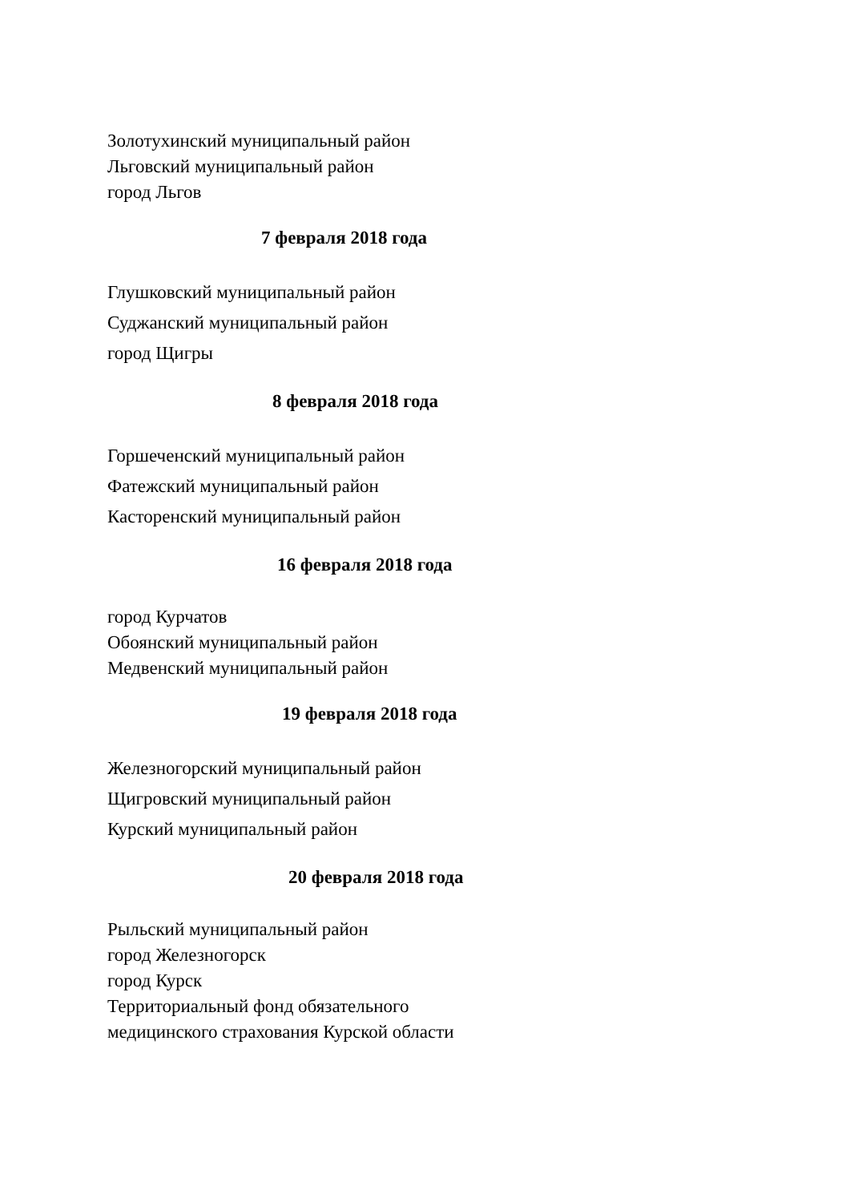Золотухинский муниципальный район
Льговский муниципальный район
город Льгов
7 февраля 2018 года
Глушковский муниципальный район
Суджанский муниципальный район
город Щигры
8 февраля 2018 года
Горшеченский муниципальный район
Фатежский муниципальный район
Касторенский муниципальный район
16 февраля 2018 года
город Курчатов
Обоянский муниципальный район
Медвенский муниципальный район
19 февраля 2018 года
Железногорский муниципальный район
Щигровский муниципальный район
Курский муниципальный район
20 февраля 2018 года
Рыльский муниципальный район
город Железногорск
город Курск
Территориальный фонд обязательного
медицинского страхования Курской области